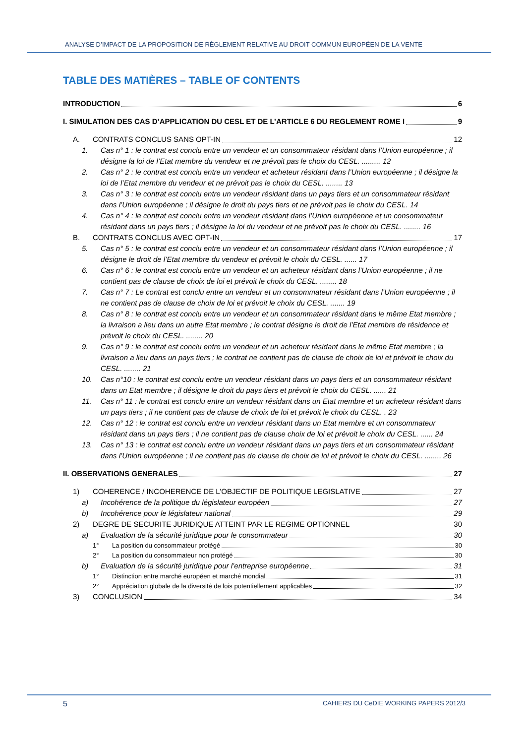ANALYSE D’IMPACT DE LA PROPOSITION DE RÈGLEMENT RELATIVE AU DROIT COMMUN EUROPÉEN DE LA VENTE
TABLE DES MATIÈRES – TABLE OF CONTENTS
INTRODUCTION 6
I. SIMULATION DES CAS D’APPLICATION DU CESL ET DE L’ARTICLE 6 DU REGLEMENT ROME I 9
A. CONTRATS CONCLUS SANS OPT-IN 12
1. Cas n° 1 : le contrat est conclu entre un vendeur et un consommateur résidant dans l’Union européenne ; il désigne la loi de l’Etat membre du vendeur et ne prévoit pas le choix du CESL. ......... 12
2. Cas n° 2 : le contrat est conclu entre un vendeur et acheteur résidant dans l’Union européenne ; il désigne la loi de l’Etat membre du vendeur et ne prévoit pas le choix du CESL. ........ 13
3. Cas n° 3 : le contrat est conclu entre un vendeur résidant dans un pays tiers et un consommateur résidant dans l’Union européenne ; il désigne le droit du pays tiers et ne prévoit pas le choix du CESL. 14
4. Cas n° 4 : le contrat est conclu entre un vendeur résidant dans l’Union européenne et un consommateur résidant dans un pays tiers ; il désigne la loi du vendeur et ne prévoit pas le choix du CESL. ........ 16
B. CONTRATS CONCLUS AVEC OPT-IN 17
5. Cas n° 5 : le contrat est conclu entre un vendeur et un consommateur résidant dans l’Union européenne ; il désigne le droit de l’Etat membre du vendeur et prévoit le choix du CESL. ...... 17
6. Cas n° 6 : le contrat est conclu entre un vendeur et un acheteur résidant dans l’Union européenne ; il ne contient pas de clause de choix de loi et prévoit le choix du CESL. ........ 18
7. Cas n° 7 : Le contrat est conclu entre un vendeur et un consommateur résidant dans l’Union européenne ; il ne contient pas de clause de choix de loi et prévoit le choix du CESL. ....... 19
8. Cas n° 8 : le contrat est conclu entre un vendeur et un consommateur résidant dans le même Etat membre ; la livraison a lieu dans un autre Etat membre ; le contrat désigne le droit de l’Etat membre de résidence et prévoit le choix du CESL. ........ 20
9. Cas n° 9 : le contrat est conclu entre un vendeur et un acheteur résidant dans le même Etat membre ; la livraison a lieu dans un pays tiers ; le contrat ne contient pas de clause de choix de loi et prévoit le choix du CESL. ........ 21
10. Cas n°10 : le contrat est conclu entre un vendeur résidant dans un pays tiers et un consommateur résidant dans un Etat membre ; il désigne le droit du pays tiers et prévoit le choix du CESL. ...... 21
11. Cas n° 11 : le contrat est conclu entre un vendeur résidant dans un Etat membre et un acheteur résidant dans un pays tiers ; il ne contient pas de clause de choix de loi et prévoit le choix du CESL. . 23
12. Cas n° 12 : le contrat est conclu entre un vendeur résidant dans un Etat membre et un consommateur résidant dans un pays tiers ; il ne contient pas de clause choix de loi et prévoit le choix du CESL. ...... 24
13. Cas n° 13 : le contrat est conclu entre un vendeur résidant dans un pays tiers et un consommateur résidant dans l’Union européenne ; il ne contient pas de clause de choix de loi et prévoit le choix du CESL. ........ 26
II. OBSERVATIONS GENERALES 27
1) COHERENCE / INCOHERENCE DE L’OBJECTIF DE POLITIQUE LEGISLATIVE 27
a) Incohérence de la politique du législateur européen 27
b) Incohérence pour le législateur national 29
2) DEGRE DE SECURITE JURIDIQUE ATTEINT PAR LE REGIME OPTIONNEL 30
a) Evaluation de la sécurité juridique pour le consommateur 30
1° La position du consommateur protégé 30
2° La position du consommateur non protégé 30
b) Evaluation de la sécurité juridique pour l’entreprise européenne 31
1° Distinction entre marché européen et marché mondial 31
2° Appréciation globale de la diversité de lois potentiellement applicables 32
3) CONCLUSION 34
5 CAHIERS DU CeDIE WORKING PAPERS 2012/3